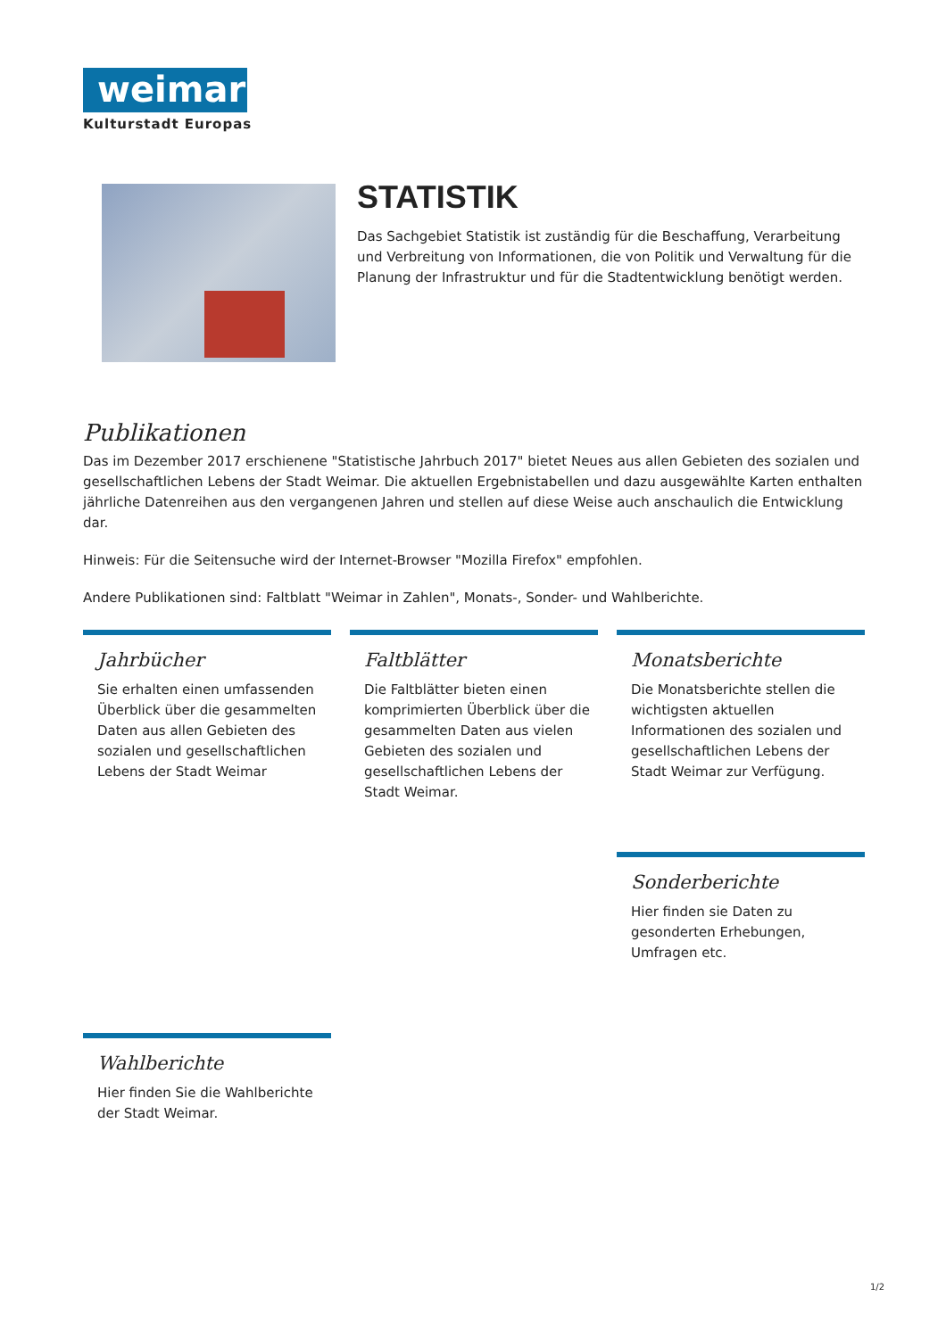weimar
Kulturstadt Europas
STATISTIK
Das Sachgebiet Statistik ist zuständig für die Beschaffung, Verarbeitung und Verbreitung von Informationen, die von Politik und Verwaltung für die Planung der Infrastruktur und für die Stadtentwicklung benötigt werden.
Publikationen
Das im Dezember 2017 erschienene "Statistische Jahrbuch 2017" bietet Neues aus allen Gebieten des sozialen und gesellschaftlichen Lebens der Stadt Weimar. Die aktuellen Ergebnistabellen und dazu ausgewählte Karten enthalten jährliche Datenreihen aus den vergangenen Jahren und stellen auf diese Weise auch anschaulich die Entwicklung dar.
Hinweis: Für die Seitensuche wird der Internet-Browser "Mozilla Firefox" empfohlen.
Andere Publikationen sind: Faltblatt "Weimar in Zahlen", Monats-, Sonder- und Wahlberichte.
Jahrbücher
Sie erhalten einen umfassenden Überblick über die gesammelten Daten aus allen Gebieten des sozialen und gesellschaftlichen Lebens der Stadt Weimar
Faltblätter
Die Faltblätter bieten einen komprimierten Überblick über die gesammelten Daten aus vielen Gebieten des sozialen und gesellschaftlichen Lebens der Stadt Weimar.
Monatsberichte
Die Monatsberichte stellen die wichtigsten aktuellen Informationen des sozialen und gesellschaftlichen Lebens der Stadt Weimar zur Verfügung.
Sonderberichte
Hier finden sie Daten zu gesonderten Erhebungen, Umfragen etc.
Wahlberichte
Hier finden Sie die Wahlberichte der Stadt Weimar.
1/2